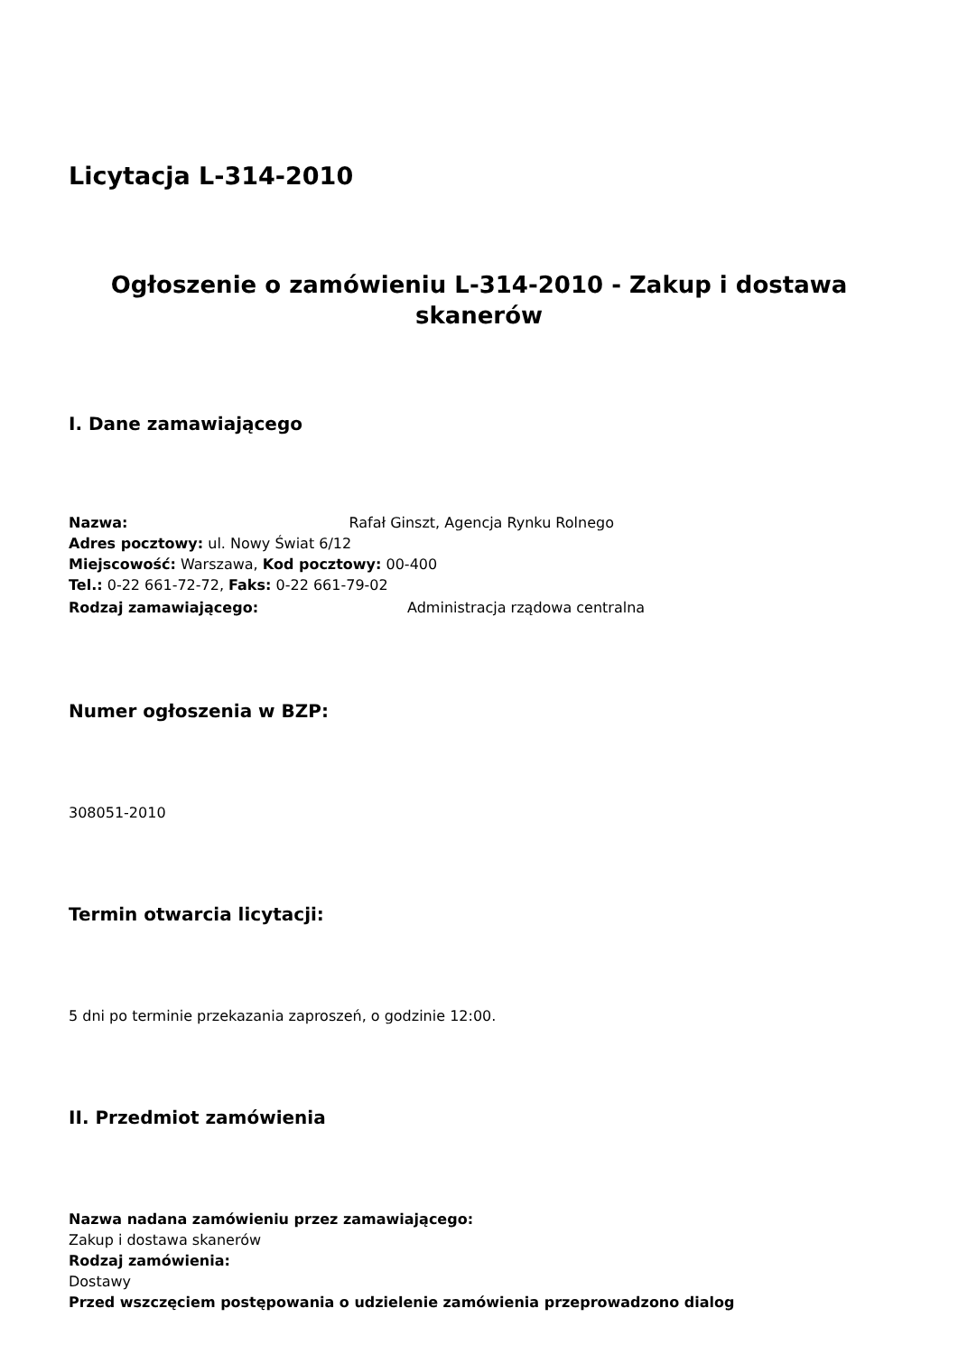Licytacja L-314-2010
Ogłoszenie o zamówieniu L-314-2010 - Zakup i dostawa skanerów
I. Dane zamawiającego
Nazwa: Rafał Ginszt, Agencja Rynku Rolnego
Adres pocztowy: ul. Nowy Świat 6/12
Miejscowość: Warszawa, Kod pocztowy: 00-400
Tel.: 0-22 661-72-72, Faks: 0-22 661-79-02
Rodzaj zamawiającego: Administracja rządowa centralna
Numer ogłoszenia w BZP:
308051-2010
Termin otwarcia licytacji:
5 dni po terminie przekazania zaproszeń, o godzinie 12:00.
II. Przedmiot zamówienia
Nazwa nadana zamówieniu przez zamawiającego:
Zakup i dostawa skanerów
Rodzaj zamówienia:
Dostawy
Przed wszczęciem postępowania o udzielenie zamówienia przeprowadzono dialog